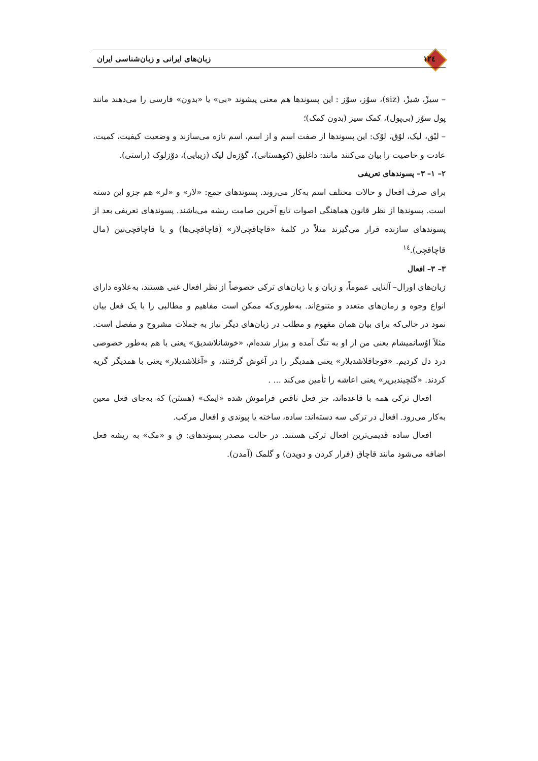۱۲٤ زبان‌های ایرانی و زبان‌شناسی ایران
– سیزْ، شیزْ، (siz)، سوُز، سوْز : این پسوندها هم معنی پیشوند «بی» یا «بدون» فارسی را می‌دهند مانند پول سوُز (بی‌پول)، کمک سیز (بدون کمک)؛
– لیْق، لیک، لوُق، لوْک: این پسوندها از صفت اسم و از اسم، اسم تازه می‌سازند و وضعیت کیفیت، کمیت، عادت و خاصیت را بیان می‌کنند مانند: داغلیق (کوهستانی)، گؤزه‌ل لیک (زیبایی)، دوْزلوک (راستی).
۲– ۱– ۳– پسوندهای تعریفی
برای صرف افعال و حالات مختلف اسم به‌کار می‌روند. پسوندهای جمع: «لار» و «لر» هم جزو این دسته است. پسوندها از نظر قانون هماهنگی اصوات تابع آخرین صامت ریشه می‌باشند. پسوندهای تعریفی بعد از پسوندهای سازنده قرار می‌گیرند مثلاً در کلمهٔ «قاچاقچی‌لار» (قاچاقچی‌ها) و یا قاچاقچی‌نین (مال قاچاقچی).<sup>١٤</sup>
۳– ۳– افعال
زبان‌های اورال– آلتایی عموماً، و زبان و یا زبان‌های ترکی خصوصاً از نظر افعال غنی هستند، به‌علاوه دارای انواع وجوه و زمان‌های متعدد و متنوع‌اند. به‌طوری‌که ممکن است مفاهیم و مطالبی را با یک فعل بیان نمود در حالی‌که برای بیان همان مفهوم و مطلب در زبان‌های دیگر نیاز به جملات مشروح و مفصل است. مثلاً اوُسانمیشام یعنی من از او به تنگ آمده و بیزار شده‌ام، «خوشانلاشدیق» یعنی با هم به‌طور خصوصی درد دل کردیم. «قوجاقلاشدیلار» یعنی همدیگر را در آغوش گرفتند، و «آغلاشدیلار» یعنی با همدیگر گریه کردند. «گئچیندیریر» یعنی اعاشه را تأمین می‌کند ... .
افعال ترکی همه با قاعده‌اند، جز فعل ناقص فراموش شده «ایمک» (هستن) که به‌جای فعل معین به‌کار می‌رود. افعال در ترکی سه دسته‌اند: ساده، ساخته یا پیوندی و افعال مرکب.
افعال ساده قدیمی‌ترین افعال ترکی هستند. در حالت مصدر پسوندهای: ق و «مک» به ریشه فعل اضافه می‌شود مانند قاچاق (فرار کردن و دویدن) و گلمک (آمدن).